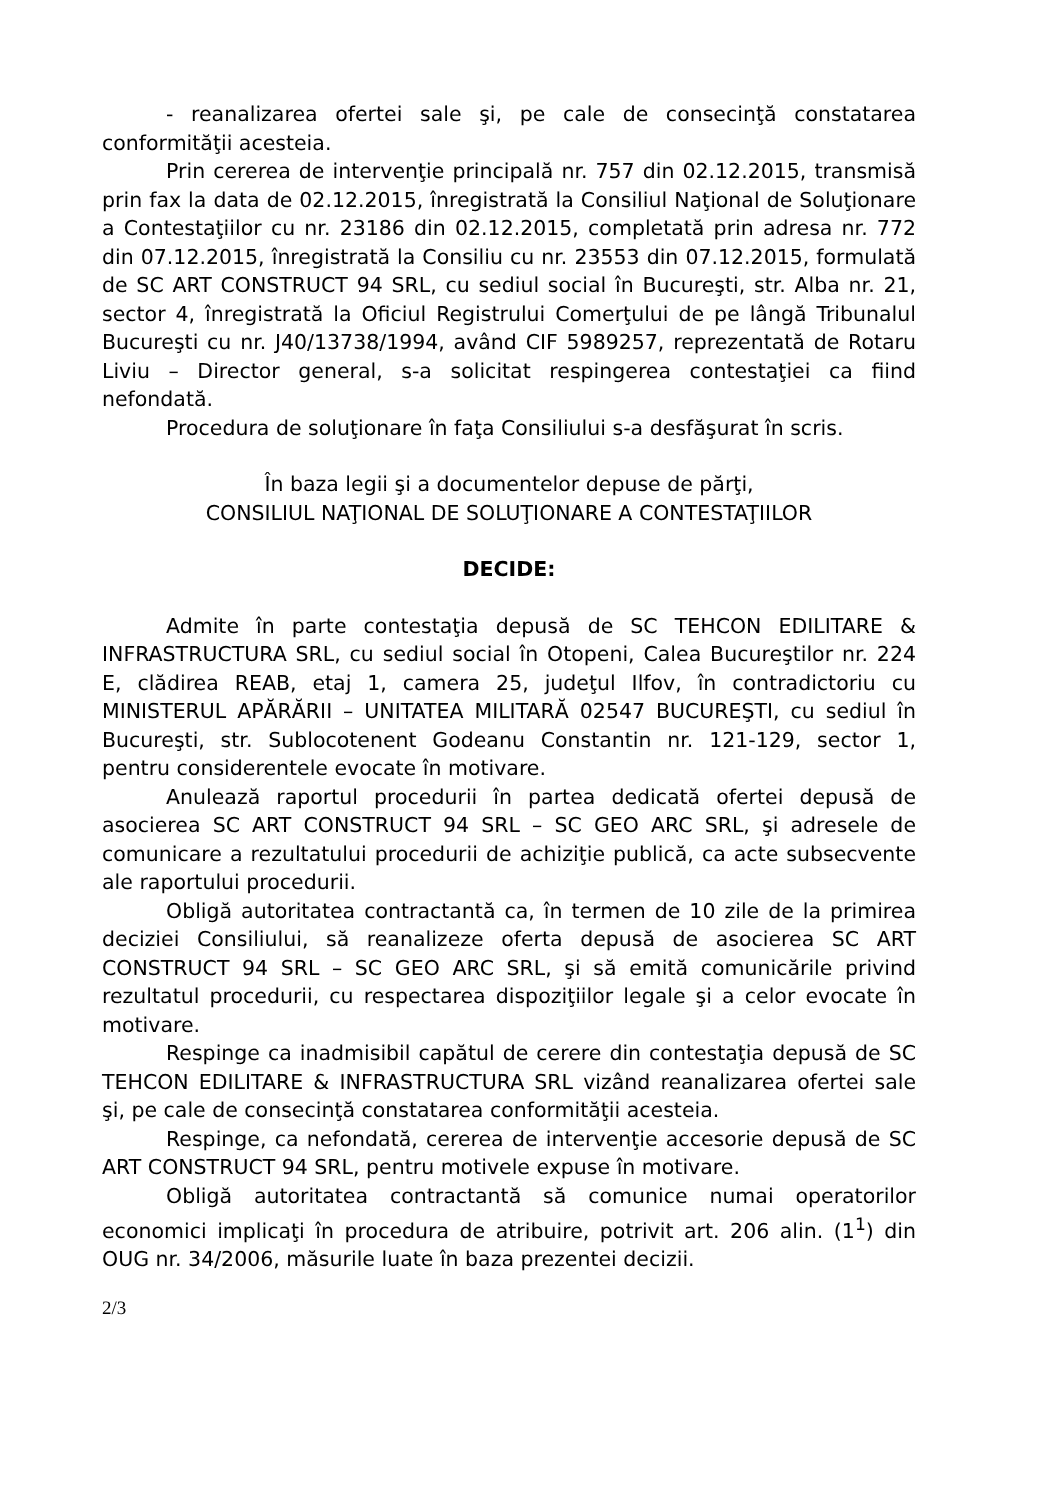- reanalizarea ofertei sale şi, pe cale de consecinţă constatarea conformităţii acesteia.
Prin cererea de intervenţie principală nr. 757 din 02.12.2015, transmisă prin fax la data de 02.12.2015, înregistrată la Consiliul Naţional de Soluţionare a Contestaţiilor cu nr. 23186 din 02.12.2015, completată prin adresa nr. 772 din 07.12.2015, înregistrată la Consiliu cu nr. 23553 din 07.12.2015, formulată de SC ART CONSTRUCT 94 SRL, cu sediul social în Bucureşti, str. Alba nr. 21, sector 4, înregistrată la Oficiul Registrului Comerţului de pe lângă Tribunalul Bucureşti cu nr. J40/13738/1994, având CIF 5989257, reprezentată de Rotaru Liviu – Director general, s-a solicitat respingerea contestaţiei ca fiind nefondată.
Procedura de soluţionare în faţa Consiliului s-a desfăşurat în scris.
În baza legii şi a documentelor depuse de părţi,
CONSILIUL NAŢIONAL DE SOLUŢIONARE A CONTESTAŢIILOR
DECIDE:
Admite în parte contestaţia depusă de SC TEHCON EDILITARE & INFRASTRUCTURA SRL, cu sediul social în Otopeni, Calea Bucureştilor nr. 224 E, clădirea REAB, etaj 1, camera 25, judeţul Ilfov, în contradictoriu cu MINISTERUL APĂRĂRII – UNITATEA MILITARĂ 02547 BUCUREŞTI, cu sediul în Bucureşti, str. Sublocotenent Godeanu Constantin nr. 121-129, sector 1, pentru considerentele evocate în motivare.
Anulează raportul procedurii în partea dedicată ofertei depusă de asocierea SC ART CONSTRUCT 94 SRL – SC GEO ARC SRL, şi adresele de comunicare a rezultatului procedurii de achiziţie publică, ca acte subsecvente ale raportului procedurii.
Obligă autoritatea contractantă ca, în termen de 10 zile de la primirea deciziei Consiliului, să reanalizeze oferta depusă de asocierea SC ART CONSTRUCT 94 SRL – SC GEO ARC SRL, şi să emită comunicările privind rezultatul procedurii, cu respectarea dispoziţiilor legale şi a celor evocate în motivare.
Respinge ca inadmisibil capătul de cerere din contestaţia depusă de SC TEHCON EDILITARE & INFRASTRUCTURA SRL vizând reanalizarea ofertei sale şi, pe cale de consecinţă constatarea conformităţii acesteia.
Respinge, ca nefondată, cererea de intervenţie accesorie depusă de SC ART CONSTRUCT 94 SRL, pentru motivele expuse în motivare.
Obligă autoritatea contractantă să comunice numai operatorilor economici implicaţi în procedura de atribuire, potrivit art. 206 alin. (1<sup>1</sup>) din OUG nr. 34/2006, măsurile luate în baza prezentei decizii.
2/3